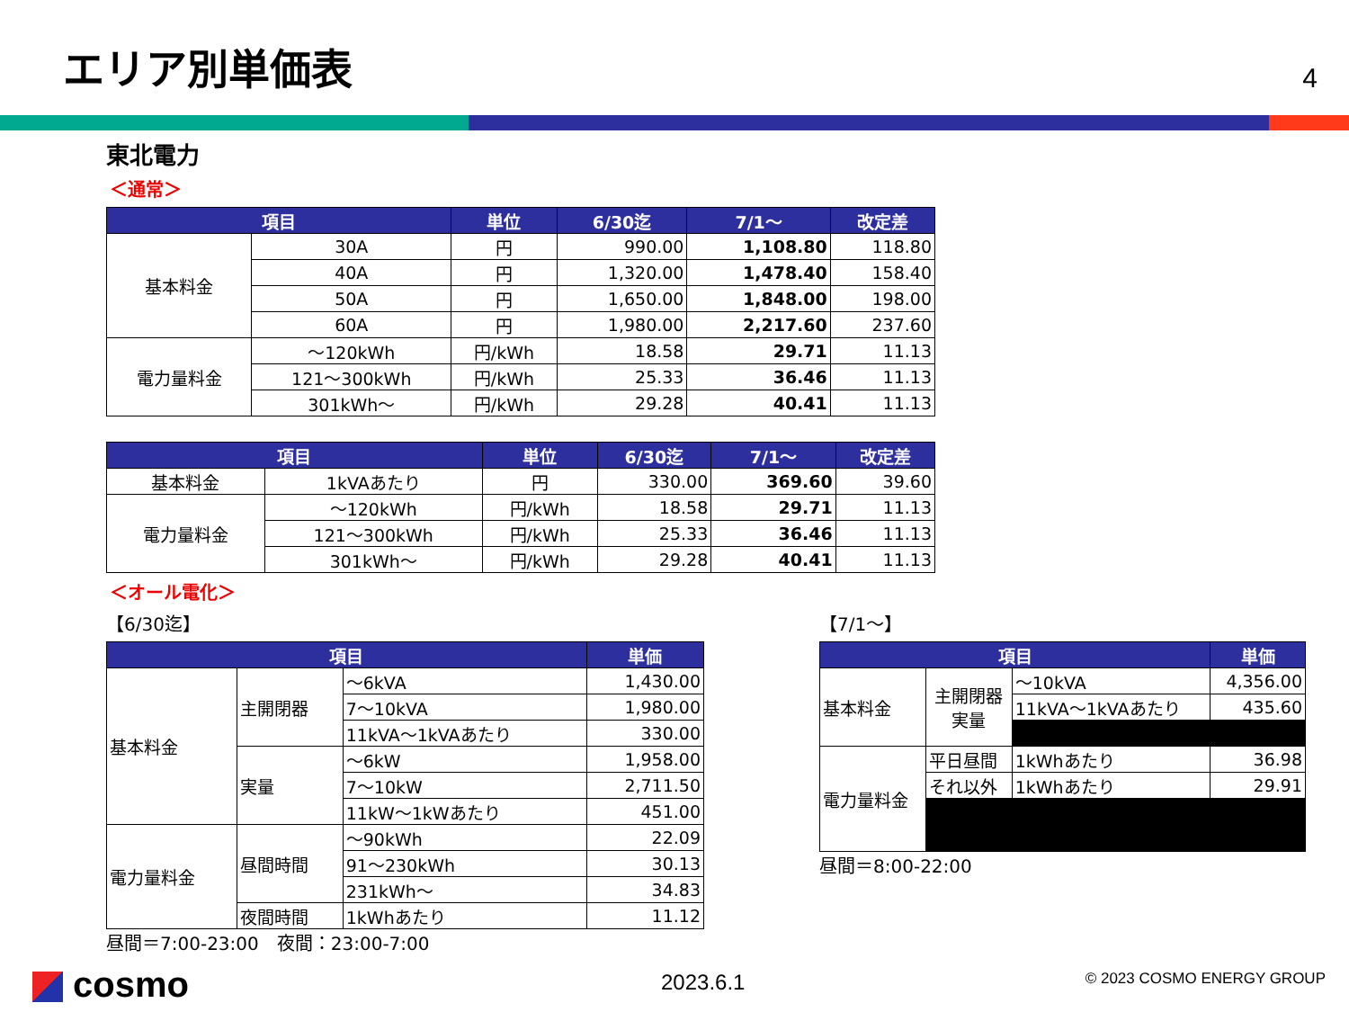エリア別単価表 4
東北電力
＜通常＞
| 項目 | | 単位 | 6/30迄 | 7/1～ | 改定差 |
| --- | --- | --- | --- | --- | --- |
| 基本料金 | 30A | 円 | 990.00 | 1,108.80 | 118.80 |
| | 40A | 円 | 1,320.00 | 1,478.40 | 158.40 |
| | 50A | 円 | 1,650.00 | 1,848.00 | 198.00 |
| | 60A | 円 | 1,980.00 | 2,217.60 | 237.60 |
| 電力量料金 | ～120kWh | 円/kWh | 18.58 | 29.71 | 11.13 |
| | 121～300kWh | 円/kWh | 25.33 | 36.46 | 11.13 |
| | 301kWh～ | 円/kWh | 29.28 | 40.41 | 11.13 |
| 項目 | | 単位 | 6/30迄 | 7/1～ | 改定差 |
| --- | --- | --- | --- | --- | --- |
| 基本料金 | 1kVAあたり | 円 | 330.00 | 369.60 | 39.60 |
| 電力量料金 | ～120kWh | 円/kWh | 18.58 | 29.71 | 11.13 |
| | 121～300kWh | 円/kWh | 25.33 | 36.46 | 11.13 |
| | 301kWh～ | 円/kWh | 29.28 | 40.41 | 11.13 |
＜オール電化＞
【6/30迄】
| 項目 | | | 単価 |
| --- | --- | --- | --- |
| 基本料金 | 主開閉器 | ～6kVA | 1,430.00 |
| | | 7～10kVA | 1,980.00 |
| | | 11kVA～1kVAあたり | 330.00 |
| | 実量 | ～6kW | 1,958.00 |
| | | 7～10kW | 2,711.50 |
| | | 11kW～1kWあたり | 451.00 |
| 電力量料金 | 昼間時間 | ～90kWh | 22.09 |
| | | 91～230kWh | 30.13 |
| | | 231kWh～ | 34.83 |
| | 夜間時間 | 1kWhあたり | 11.12 |
昼間＝7:00-23:00　夜間：23:00-7:00
【7/1～】
| 項目 | | | 単価 |
| --- | --- | --- | --- |
| 基本料金 | 主開閉器 実量 | ～10kVA | 4,356.00 |
| | | 11kVA～1kVAあたり | 435.60 |
| 電力量料金 | 平日昼間 | 1kWhあたり | 36.98 |
| | それ以外 | 1kWhあたり | 29.91 |
昼間＝8:00-22:00
cosmo 2023.6.1 © 2023 COSMO ENERGY GROUP